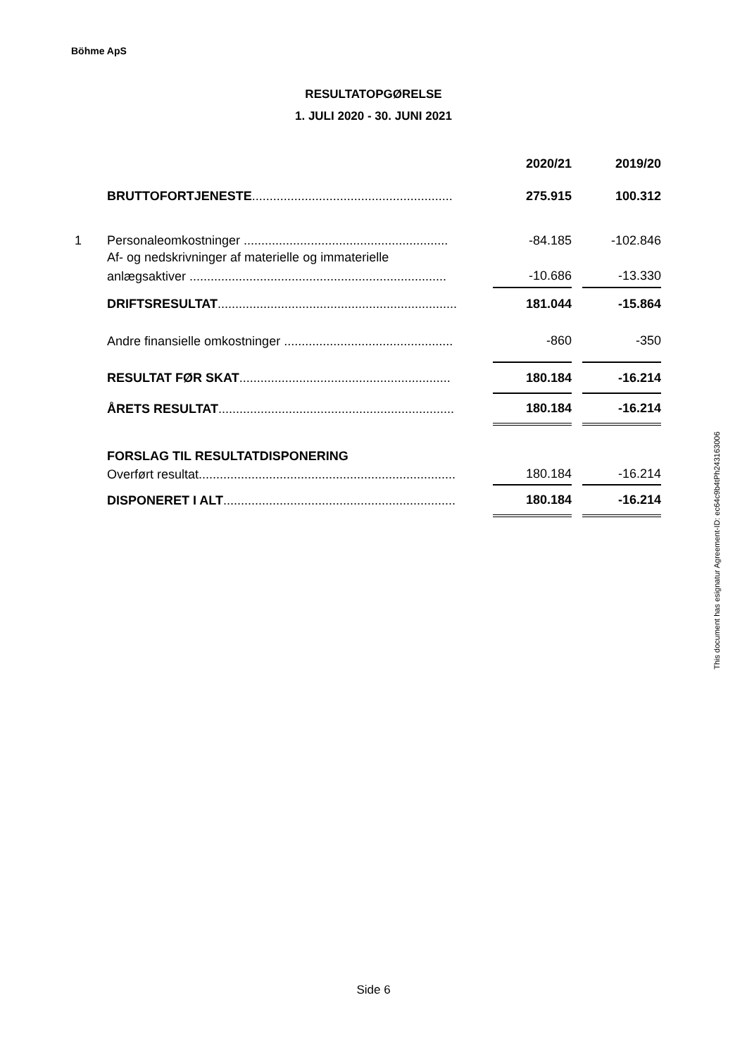Böhme ApS
RESULTATOPGØRELSE
1. JULI 2020 - 30. JUNI 2021
| | | 2020/21 | | 2019/20 |
| | BRUTTOFORTJENESTE ......................................................... | 275.915 | | 100.312 |
| 1 | Personaleomkostninger .......................................................... | -84.185 | | -102.846 |
| | Af- og nedskrivninger af materielle og immaterielle | | | |
| | anlægsaktiver ......................................................................... | -10.686 | | -13.330 |
| | DRIFTSRESULTAT .................................................................... | 181.044 | | -15.864 |
| | Andre finansielle omkostninger ................................................ | -860 | | -350 |
| | RESULTAT FØR SKAT ............................................................ | 180.184 | | -16.214 |
| | ÅRETS RESULTAT ................................................................... | 180.184 | | -16.214 |
| | FORSLAG TIL RESULTATDISPONERING | | | |
| | Overført resultat......................................................................... | 180.184 | | -16.214 |
| | DISPONERET I ALT .................................................................. | 180.184 | | -16.214 |
This document has esignatur Agreement-ID: ec64c9b4tPh243163006
Side 6